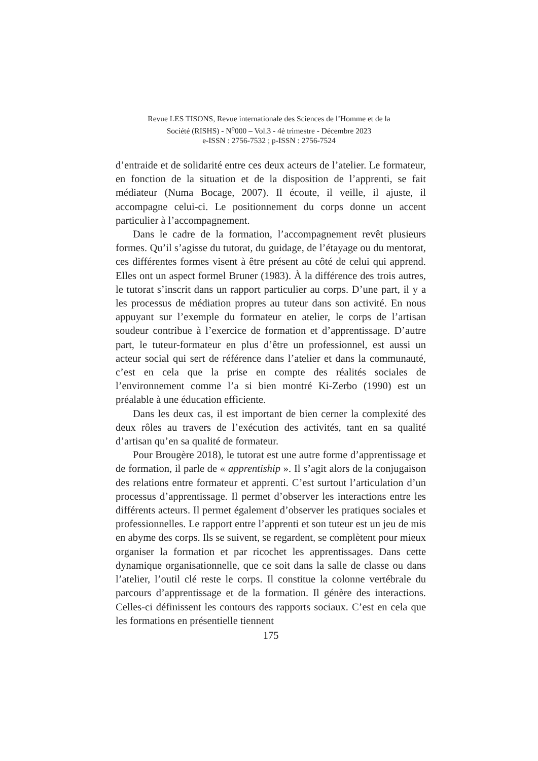Revue LES TISONS, Revue internationale des Sciences de l’Homme et de la
Société (RISHS) - N<sup>o</sup>000 – Vol.3 - 4è trimestre - Décembre 2023
e-ISSN : 2756-7532 ; p-ISSN : 2756-7524
d’entraide et de solidarité entre ces deux acteurs de l’atelier. Le formateur, en fonction de la situation et de la disposition de l’apprenti, se fait médiateur (Numa Bocage, 2007). Il écoute, il veille, il ajuste, il accompagne celui-ci. Le positionnement du corps donne un accent particulier à l’accompagnement.
Dans le cadre de la formation, l’accompagnement revêt plusieurs formes. Qu’il s’agisse du tutorat, du guidage, de l’étayage ou du mentorat, ces différentes formes visent à être présent au côté de celui qui apprend. Elles ont un aspect formel Bruner (1983). À la différence des trois autres, le tutorat s’inscrit dans un rapport particulier au corps. D’une part, il y a les processus de médiation propres au tuteur dans son activité. En nous appuyant sur l’exemple du formateur en atelier, le corps de l’artisan soudeur contribue à l’exercice de formation et d’apprentissage. D’autre part, le tuteur-formateur en plus d’être un professionnel, est aussi un acteur social qui sert de référence dans l’atelier et dans la communauté, c’est en cela que la prise en compte des réalités sociales de l’environnement comme l’a si bien montré Ki-Zerbo (1990) est un préalable à une éducation efficiente.
Dans les deux cas, il est important de bien cerner la complexité des deux rôles au travers de l’exécution des activités, tant en sa qualité d’artisan qu’en sa qualité de formateur.
Pour Brougère 2018), le tutorat est une autre forme d’apprentissage et de formation, il parle de « apprentiship ». Il s’agit alors de la conjugaison des relations entre formateur et apprenti. C’est surtout l’articulation d’un processus d’apprentissage. Il permet d’observer les interactions entre les différents acteurs. Il permet également d’observer les pratiques sociales et professionnelles. Le rapport entre l’apprenti et son tuteur est un jeu de mis en abyme des corps. Ils se suivent, se regardent, se complètent pour mieux organiser la formation et par ricochet les apprentissages. Dans cette dynamique organisationnelle, que ce soit dans la salle de classe ou dans l’atelier, l’outil clé reste le corps. Il constitue la colonne vertébrale du parcours d’apprentissage et de la formation. Il génère des interactions. Celles-ci définissent les contours des rapports sociaux. C’est en cela que les formations en présentielle tiennent
175